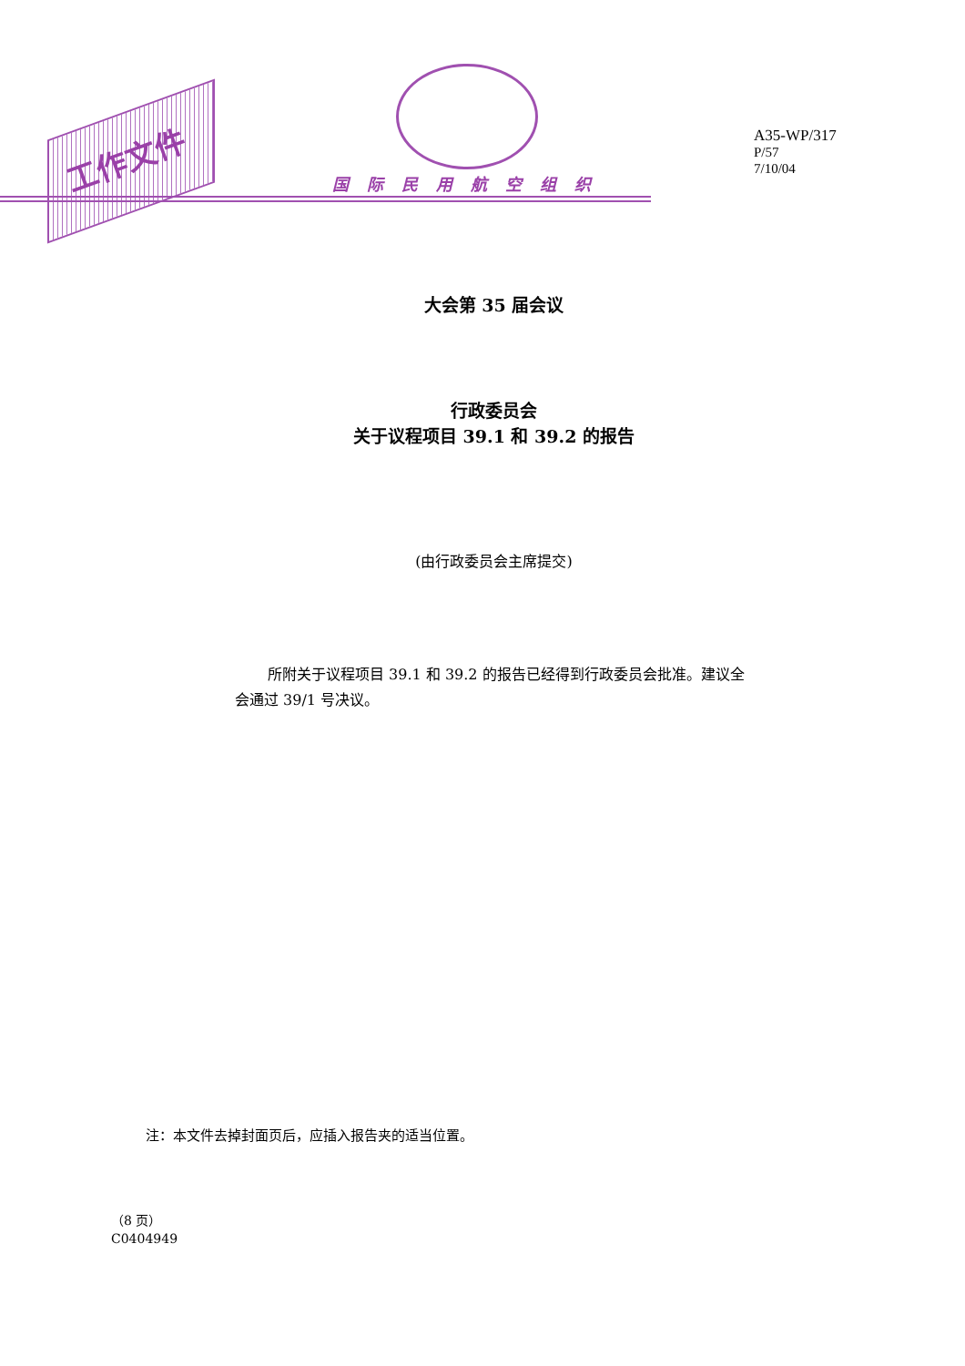工作文件
国际民用航空组织
A35-WP/317
P/57
7/10/04
大会第 35 届会议
行政委员会
关于议程项目 39.1 和 39.2 的报告
(由行政委员会主席提交)
所附关于议程项目 39.1 和 39.2 的报告已经得到行政委员会批准。建议全会通过 39/1 号决议。
注：本文件去掉封面页后，应插入报告夹的适当位置。
（8 页）
C0404949